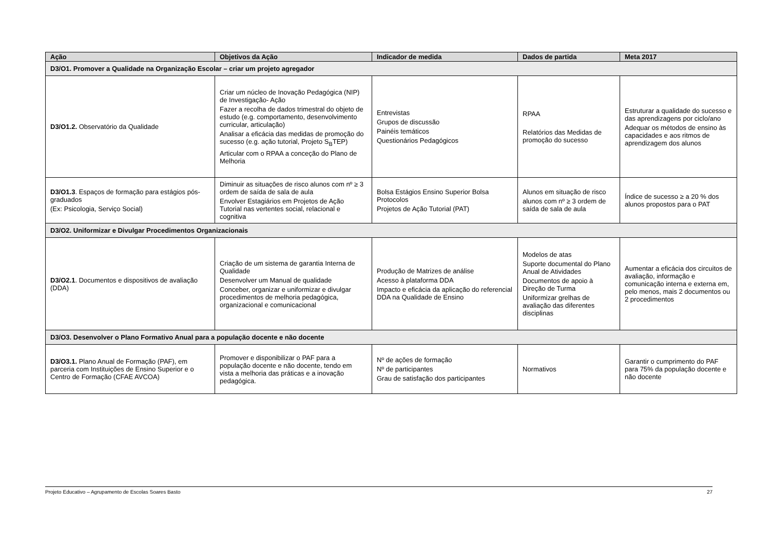| Ação | Objetivos da Ação | Indicador de medida | Dados de partida | Meta 2017 |
| --- | --- | --- | --- | --- |
| D3/O1. Promover a Qualidade na Organização Escolar – criar um projeto agregador | | | | |
| D3/O1.2. Observatório da Qualidade | Criar um núcleo de Inovação Pedagógica (NIP) de Investigação- Ação Fazer a recolha de dados trimestral do objeto de estudo (e.g. comportamento, desenvolvimento curricular, articulação) Analisar a eficácia das medidas de promoção do sucesso (e.g. ação tutorial, Projeto S<sub>B</sub>TEP) Articular com o RPAA a conceção do Plano de Melhoria | Entrevistas Grupos de discussão Painéis temáticos Questionários Pedagógicos | RPAA Relatórios das Medidas de promoção do sucesso | Estruturar a qualidade do sucesso e das aprendizagens por ciclo/ano Adequar os métodos de ensino às capacidades e aos ritmos de aprendizagem dos alunos |
| D3/O1.3 . Espaços de formação para estágios pós-graduados (Ex: Psicologia, Serviço Social) | Diminuir as situações de risco alunos com nº ≥ 3 ordem de saída de sala de aula Envolver Estagiários em Projetos de Ação Tutorial nas vertentes social, relacional e cognitiva | Bolsa Estágios Ensino Superior Bolsa Protocolos Projetos de Ação Tutorial (PAT) | Alunos em situação de risco alunos com nº ≥ 3 ordem de saída de sala de aula | Índice de sucesso ≥ a 20 % dos alunos propostos para o PAT |
| D3/O2. Uniformizar e Divulgar Procedimentos Organizacionais | | | | |
| D3/O2.1 . Documentos e dispositivos de avaliação (DDA) | Criação de um sistema de garantia Interna de Qualidade Desenvolver um Manual de qualidade Conceber, organizar e uniformizar e divulgar procedimentos de melhoria pedagógica, organizacional e comunicacional | Produção de Matrizes de análise Acesso à plataforma DDA Impacto e eficácia da aplicação do referencial DDA na Qualidade de Ensino | Modelos de atas Suporte documental do Plano Anual de Atividades Documentos de apoio à Direção de Turma Uniformizar grelhas de avaliação das diferentes disciplinas | Aumentar a eficácia dos circuitos de avaliação, informação e comunicação interna e externa em, pelo menos, mais 2 documentos ou 2 procedimentos |
| D3/O3. Desenvolver o Plano Formativo Anual para a população docente e não docente | | | | |
| D3/O3.1. Plano Anual de Formação (PAF), em parceria com Instituições de Ensino Superior e o Centro de Formação (CFAE AVCOA) | Promover e disponibilizar o PAF para a população docente e não docente, tendo em vista a melhoria das práticas e a inovação pedagógica. | Nº de ações de formação Nº de participantes Grau de satisfação dos participantes | Normativos | Garantir o cumprimento do PAF para 75% da população docente e não docente |
Projeto Educativo – Agrupamento de Escolas Soares Basto 27